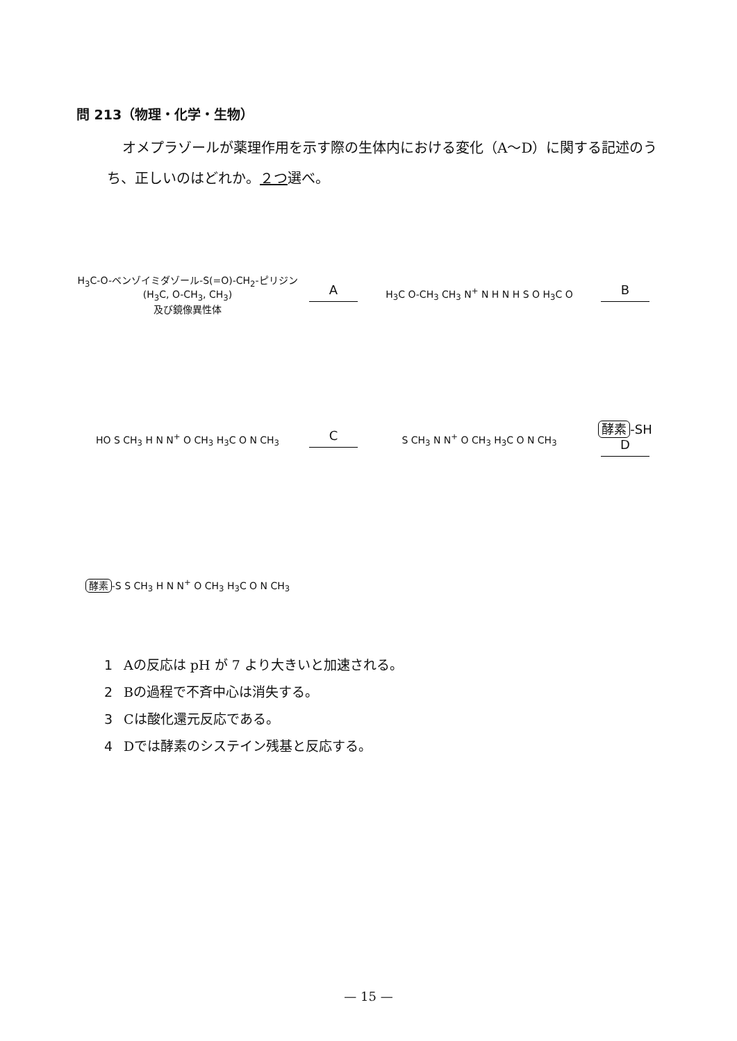問 213（物理・化学・生物）
オメプラゾールが薬理作用を示す際の生体内における変化（A～D）に関する記述のうち、正しいのはどれか。２つ選べ。
H<sub>3</sub>C-O-ベンゾイミダゾール-S(=O)-CH<sub>2</sub>-ピリジン (H<sub>3</sub>C, O-CH<sub>3</sub>, CH<sub>3</sub>)
及び鏡像異性体
A
H<sub>3</sub>C O-CH<sub>3</sub> CH<sub>3</sub> N<sup>+</sup> N H N H S O H<sub>3</sub>C O
B
HO S CH<sub>3</sub> H N N<sup>+</sup> O CH<sub>3</sub> H<sub>3</sub>C O N CH<sub>3</sub>
C
S CH<sub>3</sub> N N<sup>+</sup> O CH<sub>3</sub> H<sub>3</sub>C O N CH<sub>3</sub>
酵素 -SH
D
酵素 -S S CH<sub>3</sub> H N N<sup>+</sup> O CH<sub>3</sub> H<sub>3</sub>C O N CH<sub>3</sub>
1 Aの反応は pH が 7 より大きいと加速される。
2 Bの過程で不斉中心は消失する。
3 Cは酸化還元反応である。
4 Dでは酵素のシステイン残基と反応する。
— 15 —